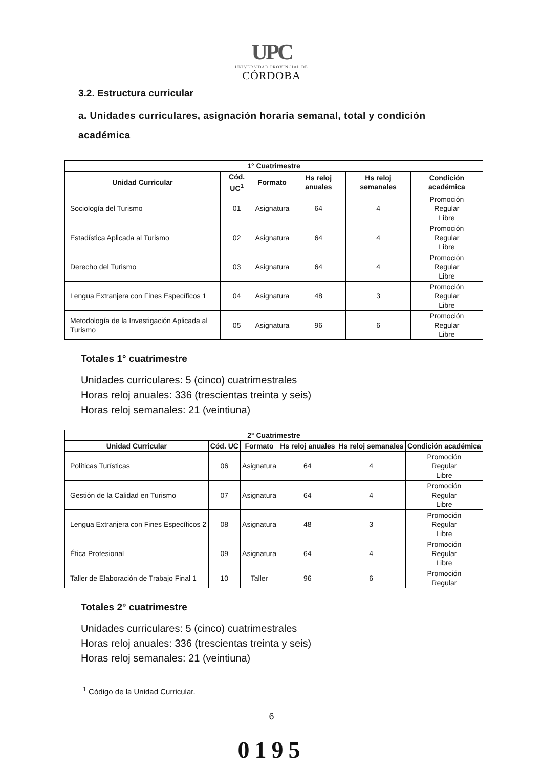UPC
UNIVERSIDAD PROVINCIAL DE
CÓRDOBA
3.2. Estructura curricular
a. Unidades curriculares, asignación horaria semanal, total y condición académica
| 1° Cuatrimestre | | | | | |
| --- | --- | --- | --- | --- | --- |
| Unidad Curricular | Cód. UC<sup>1</sup> | Formato | Hs reloj anuales | Hs reloj semanales | Condición académica |
| Sociología del Turismo | 01 | Asignatura | 64 | 4 | Promoción Regular Libre |
| Estadística Aplicada al Turismo | 02 | Asignatura | 64 | 4 | Promoción Regular Libre |
| Derecho del Turismo | 03 | Asignatura | 64 | 4 | Promoción Regular Libre |
| Lengua Extranjera con Fines Específicos 1 | 04 | Asignatura | 48 | 3 | Promoción Regular Libre |
| Metodología de la Investigación Aplicada al Turismo | 05 | Asignatura | 96 | 6 | Promoción Regular Libre |
Totales 1° cuatrimestre
Unidades curriculares: 5 (cinco) cuatrimestrales
Horas reloj anuales: 336 (trescientas treinta y seis)
Horas reloj semanales: 21 (veintiuna)
| 2° Cuatrimestre | | | | | |
| --- | --- | --- | --- | --- | --- |
| Unidad Curricular | Cód. UC | Formato | Hs reloj anuales | Hs reloj semanales | Condición académica |
| Políticas Turísticas | 06 | Asignatura | 64 | 4 | Promoción Regular Libre |
| Gestión de la Calidad en Turismo | 07 | Asignatura | 64 | 4 | Promoción Regular Libre |
| Lengua Extranjera con Fines Específicos 2 | 08 | Asignatura | 48 | 3 | Promoción Regular Libre |
| Ética Profesional | 09 | Asignatura | 64 | 4 | Promoción Regular Libre |
| Taller de Elaboración de Trabajo Final 1 | 10 | Taller | 96 | 6 | Promoción Regular |
Totales 2° cuatrimestre
Unidades curriculares: 5 (cinco) cuatrimestrales
Horas reloj anuales: 336 (trescientas treinta y seis)
Horas reloj semanales: 21 (veintiuna)
<sup>1</sup> Código de la Unidad Curricular.
6
0195